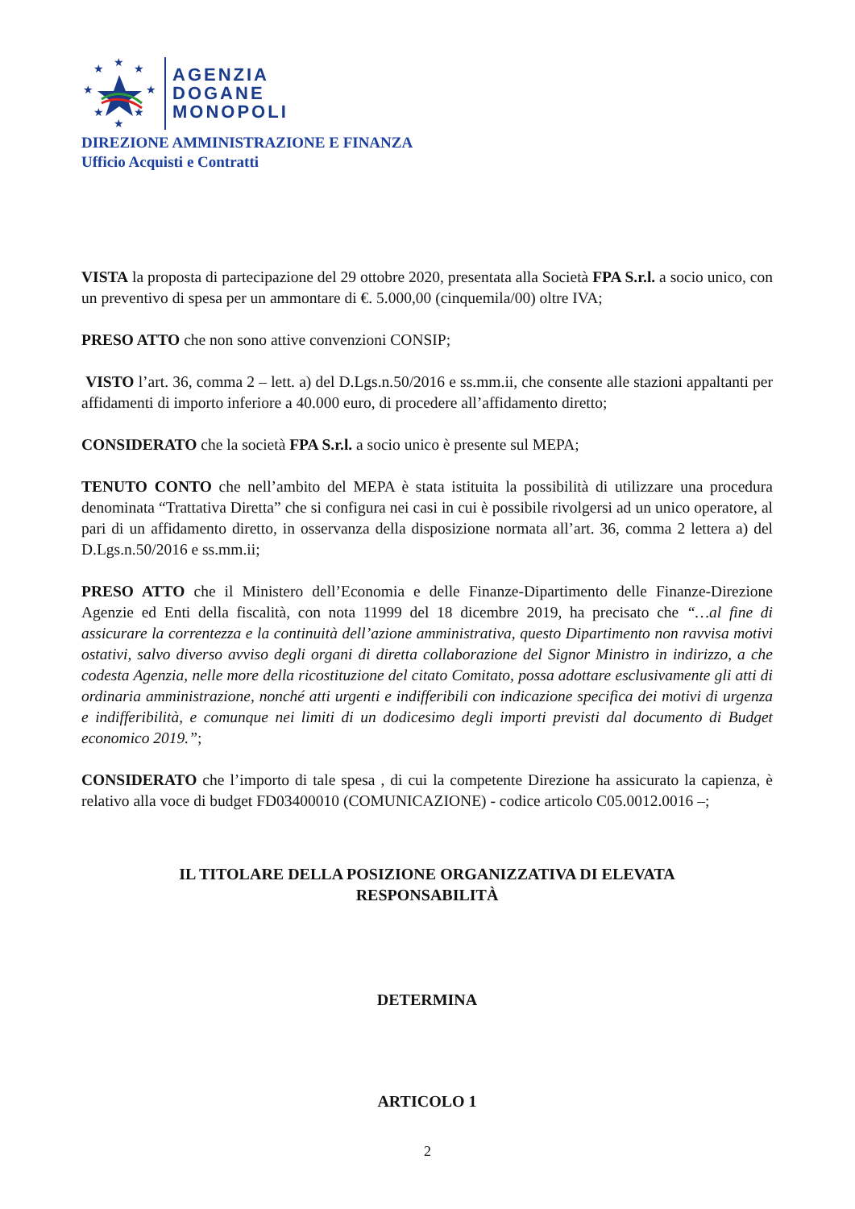★
★
★
★
★
★
★
★
AGENZIA
DOGANE
MONOPOLI
DIREZIONE AMMINISTRAZIONE E FINANZA
Ufficio Acquisti e Contratti
VISTA la proposta di partecipazione del 29 ottobre 2020, presentata alla Società FPA S.r.l. a socio unico, con un preventivo di spesa per un ammontare di €. 5.000,00 (cinquemila/00) oltre IVA;
PRESO ATTO che non sono attive convenzioni CONSIP;
VISTO l’art. 36, comma 2 – lett. a) del D.Lgs.n.50/2016 e ss.mm.ii, che consente alle stazioni appaltanti per affidamenti di importo inferiore a 40.000 euro, di procedere all’affidamento diretto;
CONSIDERATO che la società FPA S.r.l. a socio unico è presente sul MEPA;
TENUTO CONTO che nell’ambito del MEPA è stata istituita la possibilità di utilizzare una procedura denominata “Trattativa Diretta” che si configura nei casi in cui è possibile rivolgersi ad un unico operatore, al pari di un affidamento diretto, in osservanza della disposizione normata all’art. 36, comma 2 lettera a) del D.Lgs.n.50/2016 e ss.mm.ii;
PRESO ATTO che il Ministero dell’Economia e delle Finanze-Dipartimento delle Finanze-Direzione Agenzie ed Enti della fiscalità, con nota 11999 del 18 dicembre 2019, ha precisato che “…al fine di assicurare la correntezza e la continuità dell’azione amministrativa, questo Dipartimento non ravvisa motivi ostativi, salvo diverso avviso degli organi di diretta collaborazione del Signor Ministro in indirizzo, a che codesta Agenzia, nelle more della ricostituzione del citato Comitato, possa adottare esclusivamente gli atti di ordinaria amministrazione, nonché atti urgenti e indifferibili con indicazione specifica dei motivi di urgenza e indifferibilità, e comunque nei limiti di un dodicesimo degli importi previsti dal documento di Budget economico 2019.”;
CONSIDERATO che l’importo di tale spesa , di cui la competente Direzione ha assicurato la capienza, è relativo alla voce di budget FD03400010 (COMUNICAZIONE) - codice articolo C05.0012.0016 –;
IL TITOLARE DELLA POSIZIONE ORGANIZZATIVA DI ELEVATA
RESPONSABILITÀ
DETERMINA
ARTICOLO 1
2